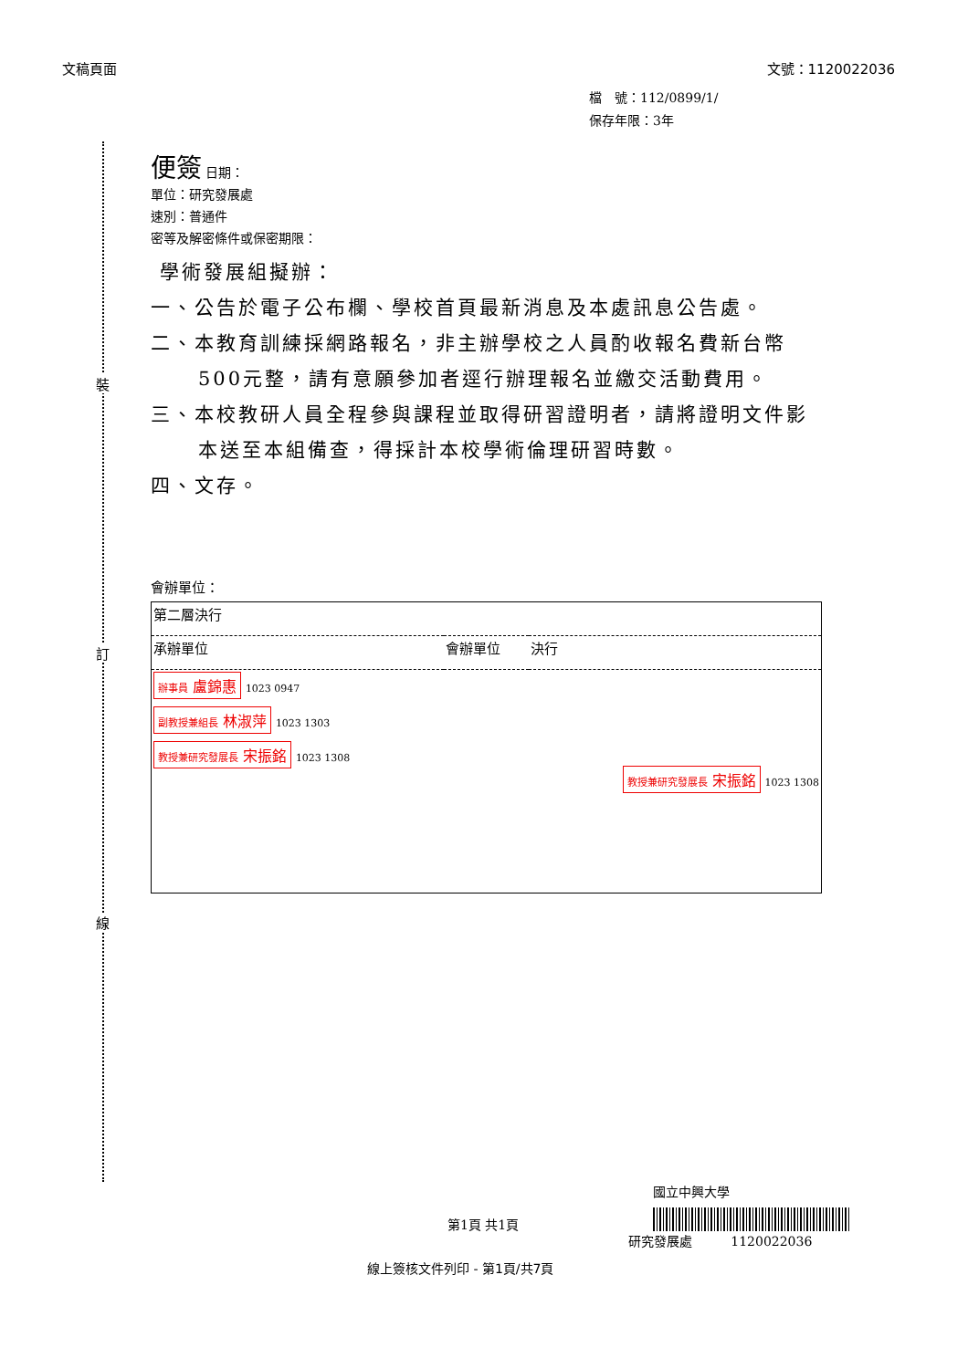文稿頁面 文號：1120022036
檔　號：112/0899/1/
保存年限：3年
裝
訂
線
便簽 日期：
單位：研究發展處
速別：普通件
密等及解密條件或保密期限：
學術發展組擬辦：
一、公告於電子公布欄、學校首頁最新消息及本處訊息公告處。
二、本教育訓練採網路報名，非主辦學校之人員酌收報名費新台幣500元整，請有意願參加者逕行辦理報名並繳交活動費用。
三、本校教研人員全程參與課程並取得研習證明者，請將證明文件影本送至本組備查，得採計本校學術倫理研習時數。
四、文存。
會辦單位：
| 第二層決行 | | |
| 承辦單位 | 會辦單位 | 決行 |
| 辦事員 盧錦惠 1023 0947 副教授兼組長 林淑萍 1023 1303 教授兼研究發展長 宋振銘 1023 1308 | | 教授兼研究發展長 宋振銘 1023 1308 |
國立中興大學
第1頁 共1頁 研究發展處　　　1120022036
線上簽核文件列印 - 第1頁/共7頁